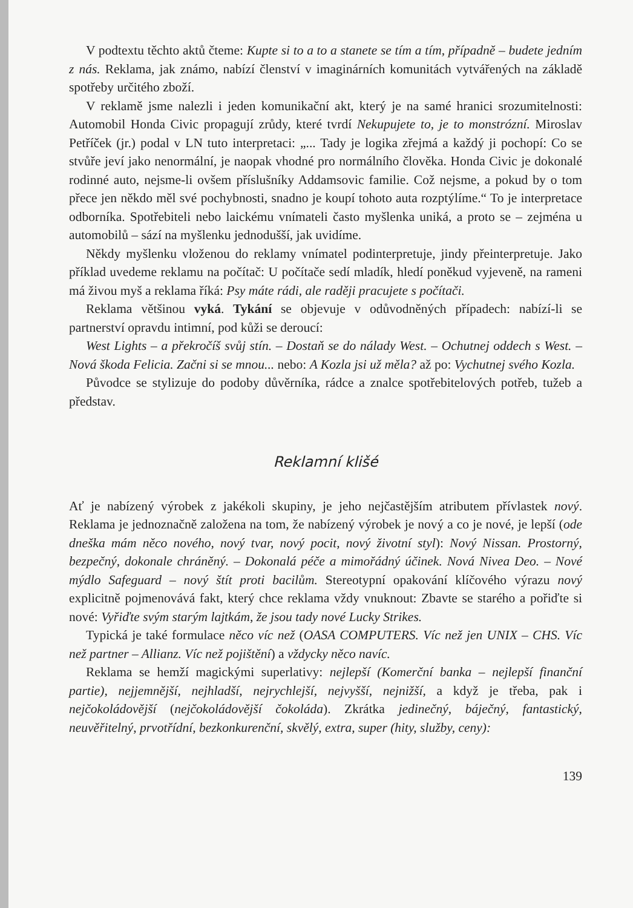V podtextu těchto aktů čteme: Kupte si to a to a stanete se tím a tím, případně – budete jedním z nás. Reklama, jak známo, nabízí členství v imaginárních komunitách vytvářených na základě spotřeby určitého zboží.
V reklamě jsme nalezli i jeden komunikační akt, který je na samé hranici srozumitelnosti: Automobil Honda Civic propagují zrůdy, které tvrdí Nekupujete to, je to monstrózní. Miroslav Petříček (jr.) podal v LN tuto interpretaci: „... Tady je logika zřejmá a každý ji pochopí: Co se stvůře jeví jako nenormální, je naopak vhodné pro normálního člověka. Honda Civic je dokonalé rodinné auto, nejsme-li ovšem příslušníky Addamsovic familie. Což nejsme, a pokud by o tom přece jen někdo měl své pochybnosti, snadno je koupí tohoto auta rozptýlíme.“ To je interpretace odborníka. Spotřebiteli nebo laickému vnímateli často myšlenka uniká, a proto se – zejména u automobilů – sází na myšlenku jednodušší, jak uvidíme.
Někdy myšlenku vloženou do reklamy vnímatel podinterpretuje, jindy přeinterpretuje. Jako příklad uvedeme reklamu na počítač: U počítače sedí mladík, hledí poněkud vyjeveně, na rameni má živou myš a reklama říká: Psy máte rádi, ale raději pracujete s počítači.
Reklama většinou vyká. Tykání se objevuje v odůvodněných případech: nabízí-li se partnerství opravdu intimní, pod kůži se deroucí:
West Lights – a překročíš svůj stín. – Dostaň se do nálady West. – Ochutnej oddech s West. – Nová škoda Felicia. Začni si se mnou... nebo: A Kozla jsi už měla? až po: Vychutnej svého Kozla.
Původce se stylizuje do podoby důvěrníka, rádce a znalce spotřebitelových potřeb, tužeb a představ.
Reklamní klišé
Ať je nabízený výrobek z jakékoli skupiny, je jeho nejčastějším atributem přívlastek nový. Reklama je jednoznačně založena na tom, že nabízený výrobek je nový a co je nové, je lepší (ode dneška mám něco nového, nový tvar, nový pocit, nový životní styl): Nový Nissan. Prostorný, bezpečný, dokonale chráněný. – Dokonalá péče a mimořádný účinek. Nová Nivea Deo. – Nové mýdlo Safeguard – nový štít proti bacilům. Stereotypní opakování klíčového výrazu nový explicitně pojmenovává fakt, který chce reklama vždy vnuknout: Zbavte se starého a pořiďte si nové: Vyřiďte svým starým lajtkám, že jsou tady nové Lucky Strikes.
Typická je také formulace něco víc než (OASA COMPUTERS. Víc než jen UNIX – CHS. Víc než partner – Allianz. Víc než pojištění) a vždycky něco navíc.
Reklama se hemží magickými superlativy: nejlepší (Komerční banka – nejlepší finanční partie), nejjemnější, nejhladší, nejrychlejší, nejvyšší, nejnižší, a když je třeba, pak i nejčokoládovější (nejčokoládovější čokoláda). Zkrátka jedinečný, báječný, fantastický, neuvěřitelný, prvotřídní, bezkonkurenční, skvělý, extra, super (hity, služby, ceny):
139